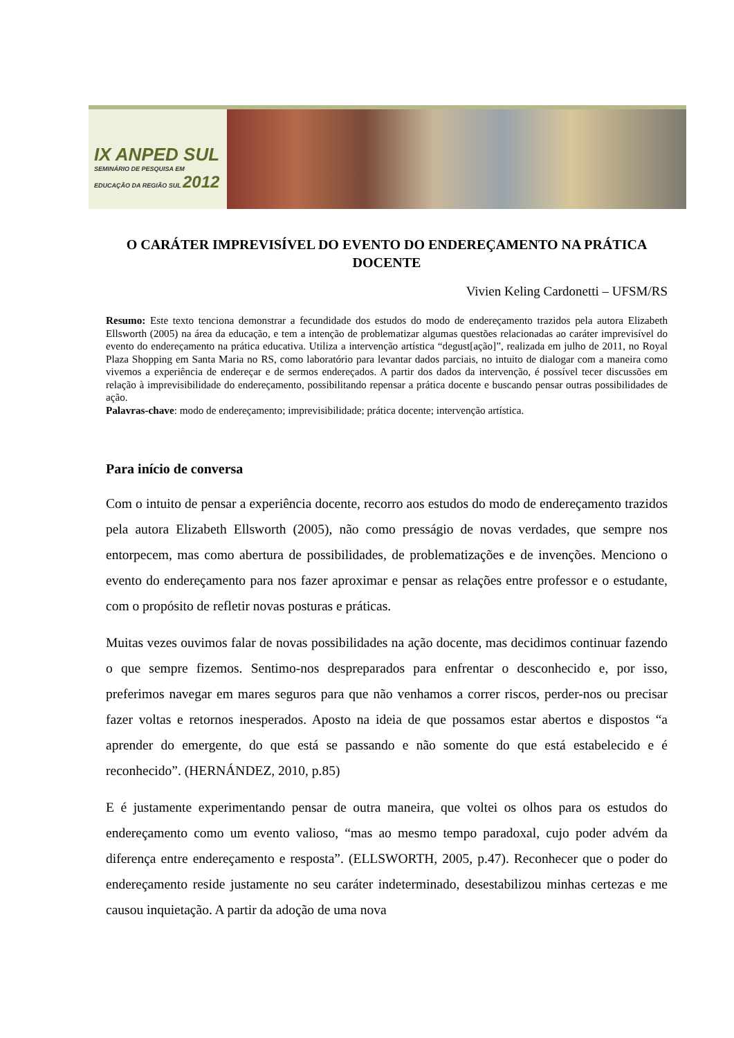IX ANPED SUL
SEMINÁRIO DE PESQUISA EM
EDUCAÇÃO DA REGIÃO SUL 2012
O CARÁTER IMPREVISÍVEL DO EVENTO DO ENDEREÇAMENTO NA PRÁTICA DOCENTE
Vivien Keling Cardonetti – UFSM/RS
Resumo: Este texto tenciona demonstrar a fecundidade dos estudos do modo de endereçamento trazidos pela autora Elizabeth Ellsworth (2005) na área da educação, e tem a intenção de problematizar algumas questões relacionadas ao caráter imprevisível do evento do endereçamento na prática educativa. Utiliza a intervenção artística “degust[ação]”, realizada em julho de 2011, no Royal Plaza Shopping em Santa Maria no RS, como laboratório para levantar dados parciais, no intuito de dialogar com a maneira como vivemos a experiência de endereçar e de sermos endereçados. A partir dos dados da intervenção, é possível tecer discussões em relação à imprevisibilidade do endereçamento, possibilitando repensar a prática docente e buscando pensar outras possibilidades de ação.
Palavras-chave: modo de endereçamento; imprevisibilidade; prática docente; intervenção artística.
Para início de conversa
Com o intuito de pensar a experiência docente, recorro aos estudos do modo de endereçamento trazidos pela autora Elizabeth Ellsworth (2005), não como presságio de novas verdades, que sempre nos entorpecem, mas como abertura de possibilidades, de problematizações e de invenções. Menciono o evento do endereçamento para nos fazer aproximar e pensar as relações entre professor e o estudante, com o propósito de refletir novas posturas e práticas.
Muitas vezes ouvimos falar de novas possibilidades na ação docente, mas decidimos continuar fazendo o que sempre fizemos. Sentimo-nos despreparados para enfrentar o desconhecido e, por isso, preferimos navegar em mares seguros para que não venhamos a correr riscos, perder-nos ou precisar fazer voltas e retornos inesperados. Aposto na ideia de que possamos estar abertos e dispostos “a aprender do emergente, do que está se passando e não somente do que está estabelecido e é reconhecido”. (HERNÁNDEZ, 2010, p.85)
E é justamente experimentando pensar de outra maneira, que voltei os olhos para os estudos do endereçamento como um evento valioso, “mas ao mesmo tempo paradoxal, cujo poder advém da diferença entre endereçamento e resposta”. (ELLSWORTH, 2005, p.47). Reconhecer que o poder do endereçamento reside justamente no seu caráter indeterminado, desestabilizou minhas certezas e me causou inquietação. A partir da adoção de uma nova